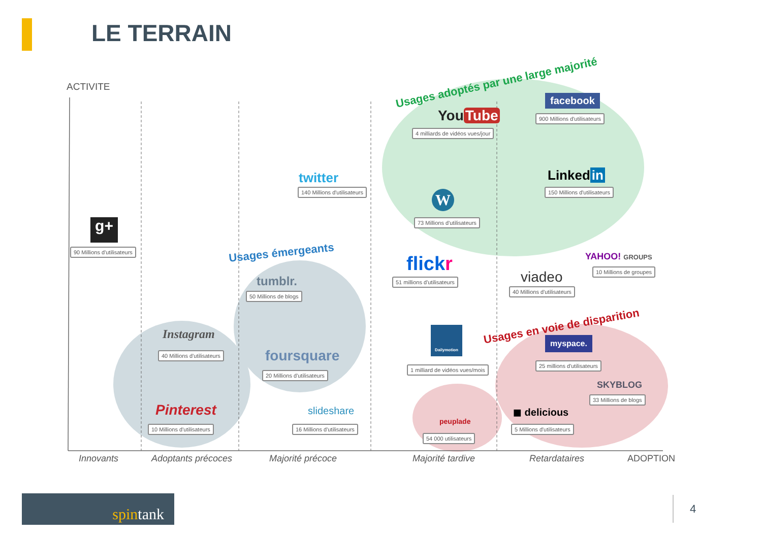LE TERRAIN
ACTIVITE Usages adoptés par une large majorité
Usages émergeants
Usages en voie de disparition
g+
90 Millions d'utilisateurs
twitter
140 Millions d'utilisateurs
tumblr.
50 Millions de blogs
Instagram
40 Millions d'utilisateurs foursquare
20 Millions d'utilisateurs
Pinterest
10 Millions d'utilisateurs
slideshare
16 Millions d'utilisateurs
You Tube
4 milliards de vidéos vues/jour
W
73 Millions d'utilisateurs
facebook
900 Millions d'utilisateurs
Linked in
150 Millions d'utilisateurs
flickr
51 millions d'utilisateurs
YAHOO! GROUPS
10 Millions de groupes
viadeo
40 Millions d'utilisateurs
Dailymotion
1 milliard de vidéos vues/mois
myspace.
25 millions d'utilisateurs
SKYBLOG
33 Millions de blogs
peuplade
54 000 utilisateurs
◼ delicious
5 Millions d'utilisateurs
Innovants Adoptants précoces Majorité précoce Majorité tardive Retardataires ADOPTION
spintank
4